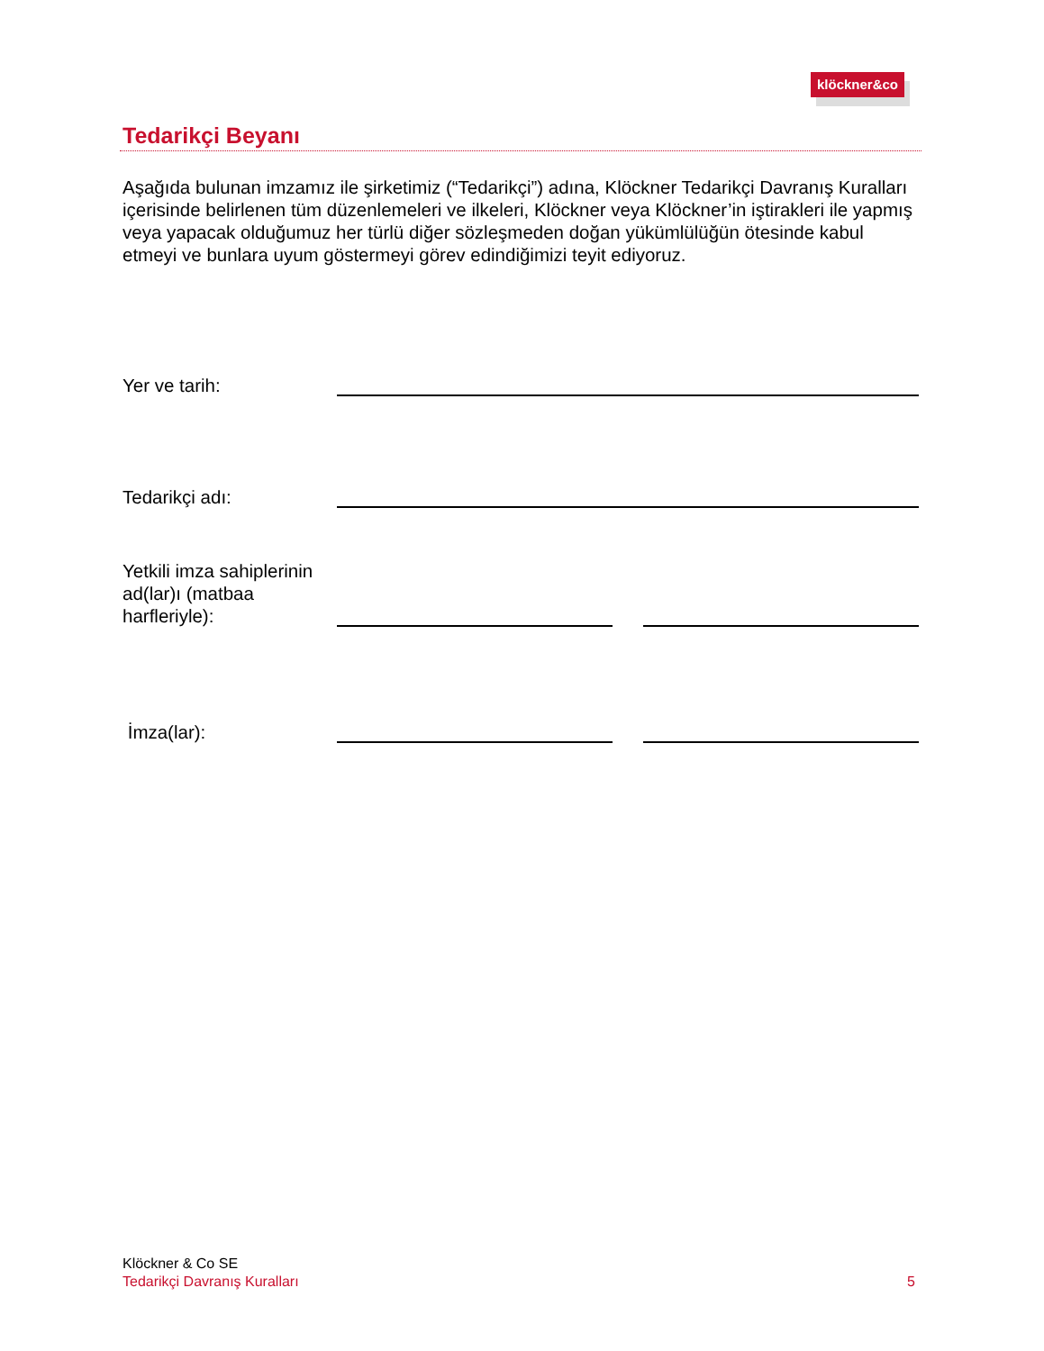klöckner&co
Tedarikçi Beyanı
Aşağıda bulunan imzamız ile şirketimiz (“Tedarikçi”) adına, Klöckner Tedarikçi Davranış Kuralları içerisinde belirlenen tüm düzenlemeleri ve ilkeleri, Klöckner veya Klöckner’in iştirakleri ile yapmış veya yapacak olduğumuz her türlü diğer sözleşmeden doğan yükümlülüğün ötesinde kabul etmeyi ve bunlara uyum göstermeyi görev edindiğimizi teyit ediyoruz.
Yer ve tarih:
Tedarikçi adı:
Yetkili imza sahiplerinin ad(lar)ı (matbaa harfleriyle):
İmza(lar):
Klöckner & Co SE
Tedarikçi Davranış Kuralları 5